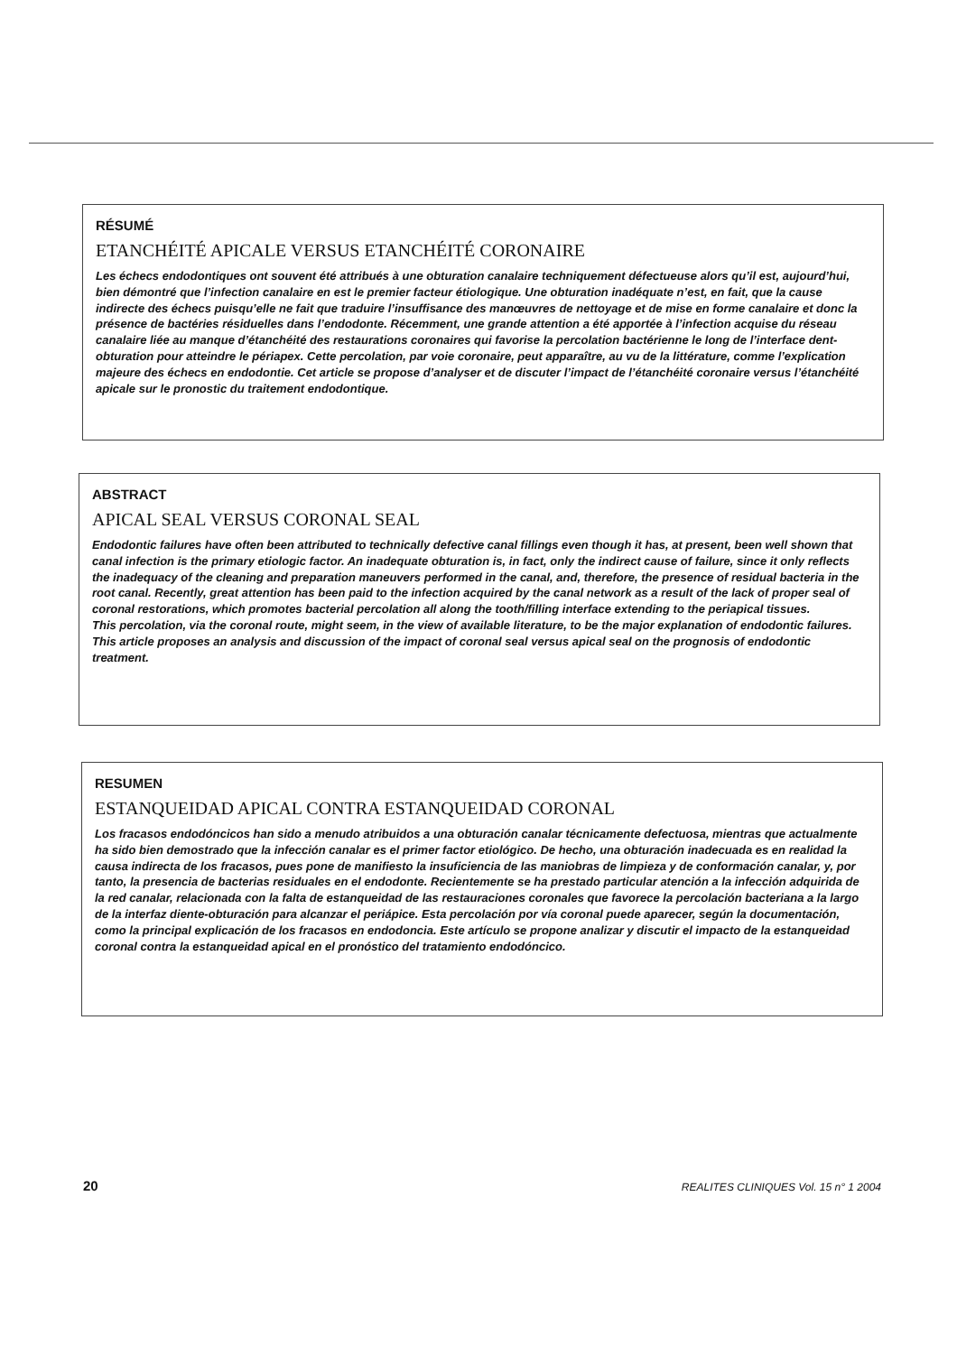RÉSUMÉ
ETANCHÉITÉ APICALE VERSUS ETANCHÉITÉ CORONAIRE
Les échecs endodontiques ont souvent été attribués à une obturation canalaire techniquement défectueuse alors qu’il est, aujourd’hui, bien démontré que l’infection canalaire en est le premier facteur étiologique. Une obturation inadéquate n’est, en fait, que la cause indirecte des échecs puisqu’elle ne fait que traduire l’insuffisance des manœuvres de nettoyage et de mise en forme canalaire et donc la présence de bactéries résiduelles dans l’endodonte. Récemment, une grande attention a été apportée à l’infection acquise du réseau canalaire liée au manque d’étanchéité des restaurations coronaires qui favorise la percolation bactérienne le long de l’interface dent-obturation pour atteindre le périapex. Cette percolation, par voie coronaire, peut apparaître, au vu de la littérature, comme l’explication majeure des échecs en endodontie. Cet article se propose d’analyser et de discuter l’impact de l’étanchéité coronaire versus l’étanchéité apicale sur le pronostic du traitement endodontique.
ABSTRACT
APICAL SEAL VERSUS CORONAL SEAL
Endodontic failures have often been attributed to technically defective canal fillings even though it has, at present, been well shown that canal infection is the primary etiologic factor. An inadequate obturation is, in fact, only the indirect cause of failure, since it only reflects the inadequacy of the cleaning and preparation maneuvers performed in the canal, and, therefore, the presence of residual bacteria in the root canal. Recently, great attention has been paid to the infection acquired by the canal network as a result of the lack of proper seal of coronal restorations, which promotes bacterial percolation all along the tooth/filling interface extending to the periapical tissues.
This percolation, via the coronal route, might seem, in the view of available literature, to be the major explanation of endodontic failures. This article proposes an analysis and discussion of the impact of coronal seal versus apical seal on the prognosis of endodontic treatment.
RESUMEN
ESTANQUEIDAD APICAL CONTRA ESTANQUEIDAD CORONAL
Los fracasos endodóncicos han sido a menudo atribuidos a una obturación canalar técnicamente defectuosa, mientras que actualmente ha sido bien demostrado que la infección canalar es el primer factor etiológico. De hecho, una obturación inadecuada es en realidad la causa indirecta de los fracasos, pues pone de manifiesto la insuficiencia de las maniobras de limpieza y de conformación canalar, y, por tanto, la presencia de bacterias residuales en el endodonte. Recientemente se ha prestado particular atención a la infección adquirida de la red canalar, relacionada con la falta de estanqueidad de las restauraciones coronales que favorece la percolación bacteriana a la largo de la interfaz diente-obturación para alcanzar el periápice. Esta percolación por vía coronal puede aparecer, según la documentación, como la principal explicación de los fracasos en endodoncia. Este artículo se propone analizar y discutir el impacto de la estanqueidad coronal contra la estanqueidad apical en el pronóstico del tratamiento endodóncico.
20 REALITES CLINIQUES Vol. 15 n° 1 2004